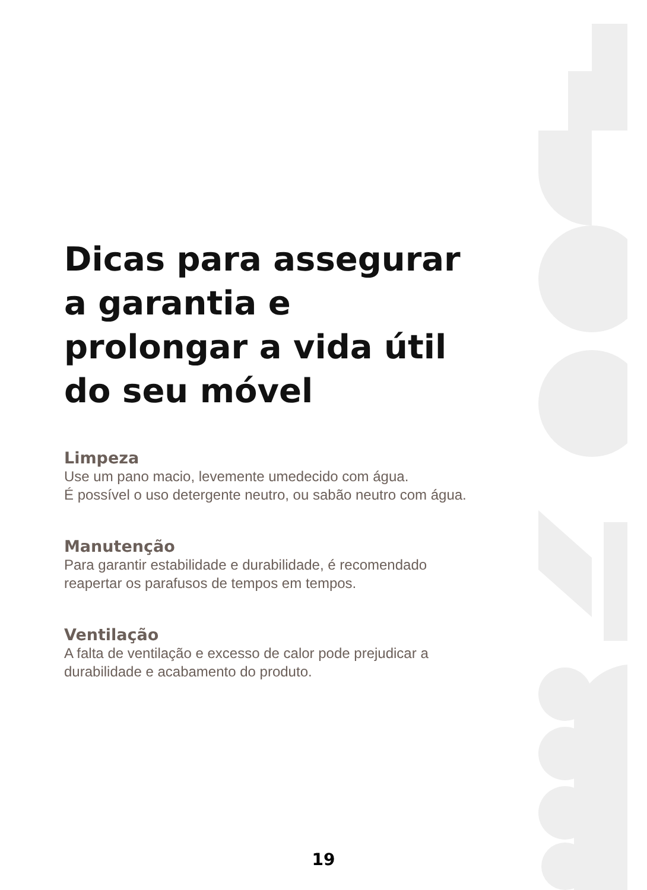Dicas para assegurar a garantia e prolongar a vida útil do seu móvel
Limpeza
Use um pano macio, levemente umedecido com água.
É possível o uso detergente neutro, ou sabão neutro com água.
Manutenção
Para garantir estabilidade e durabilidade, é recomendado reapertar os parafusos de tempos em tempos.
Ventilação
A falta de ventilação e excesso de calor pode prejudicar a durabilidade e acabamento do produto.
19